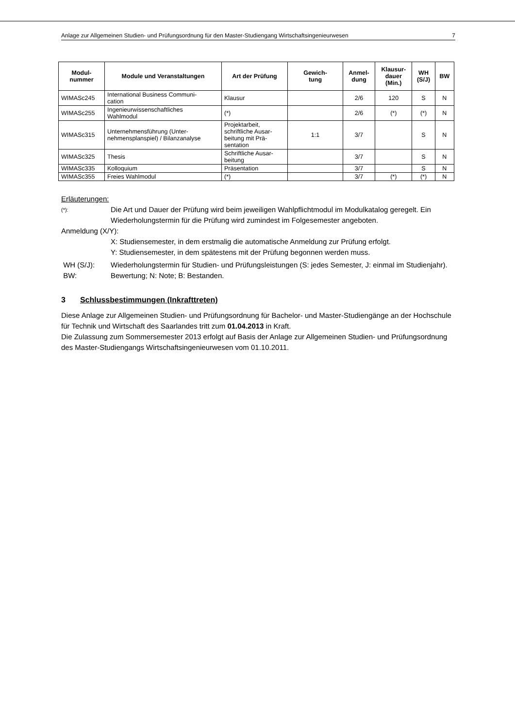Anlage zur Allgemeinen Studien- und Prüfungsordnung für den Master-Studiengang Wirtschaftsingenieurwesen 7
| Modul- nummer | Module und Veranstaltungen | Art der Prüfung | Gewich- tung | Anmel- dung | Klausur- dauer (Min.) | WH (S/J) | BW |
| --- | --- | --- | --- | --- | --- | --- | --- |
| WIMASc245 | International Business Communi- cation | Klausur | | 2/6 | 120 | S | N |
| WIMASc255 | Ingenieurwissenschaftliches Wahlmodul | (*) | | 2/6 | (*) | (*) | N |
| WIMASc315 | Unternehmensführung (Unter- nehmensplanspiel) / Bilanzanalyse | Projektarbeit, schriftliche Ausar- beitung mit Prä- sentation | 1:1 | 3/7 | | S | N |
| WIMASc325 | Thesis | Schriftliche Ausar- beitung | | 3/7 | | S | N |
| WIMASc335 | Kolloquium | Präsentation | | 3/7 | | S | N |
| WIMASc355 | Freies Wahlmodul | (*) | | 3/7 | (*) | (*) | N |
Erläuterungen:
(*):
Die Art und Dauer der Prüfung wird beim jeweiligen Wahlpflichtmodul im Modulkatalog geregelt. Ein Wiederholungstermin für die Prüfung wird zumindest im Folgesemester angeboten.
Anmeldung (X/Y):
X: Studiensemester, in dem erstmalig die automatische Anmeldung zur Prüfung erfolgt.
Y: Studiensemester, in dem spätestens mit der Prüfung begonnen werden muss.
WH (S/J): Wiederholungstermin für Studien- und Prüfungsleistungen (S: jedes Semester, J: einmal im Studienjahr).
BW: Bewertung; N: Note; B: Bestanden.
3 Schlussbestimmungen (Inkrafttreten)
Diese Anlage zur Allgemeinen Studien- und Prüfungsordnung für Bachelor- und Master-Studiengänge an der Hochschule für Technik und Wirtschaft des Saarlandes tritt zum 01.04.2013 in Kraft.
Die Zulassung zum Sommersemester 2013 erfolgt auf Basis der Anlage zur Allgemeinen Studien- und Prüfungsordnung des Master-Studiengangs Wirtschaftsingenieurwesen vom 01.10.2011.